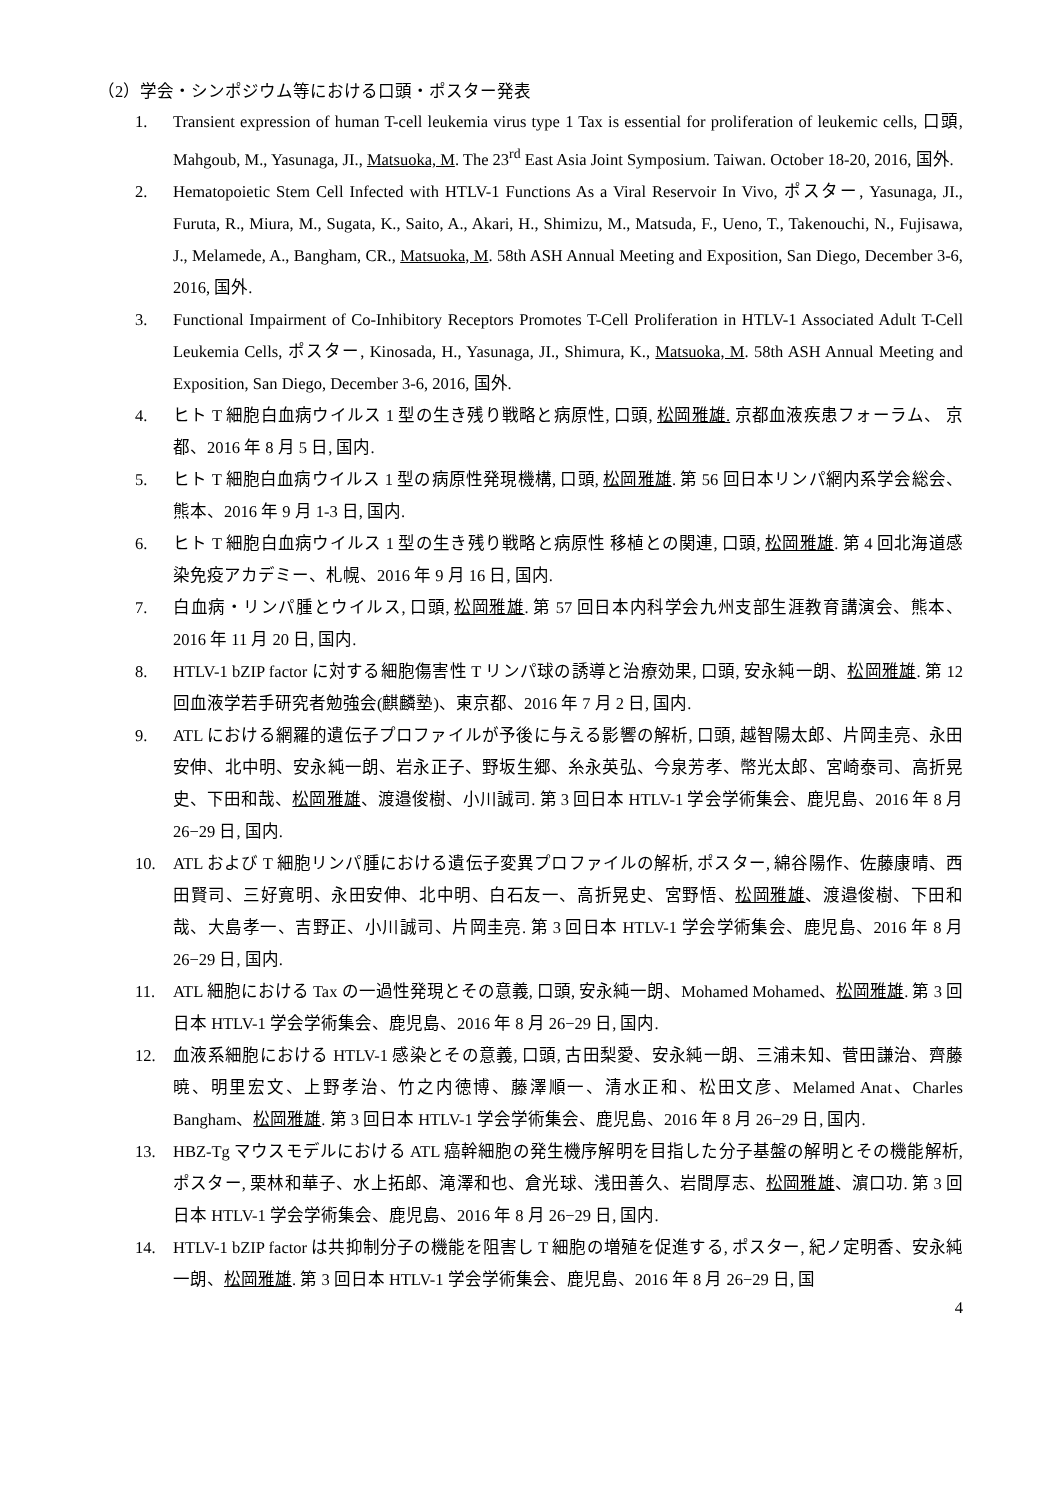（2）学会・シンポジウム等における口頭・ポスター発表
1. Transient expression of human T-cell leukemia virus type 1 Tax is essential for proliferation of leukemic cells, 口頭, Mahgoub, M., Yasunaga, JI., Matsuoka, M. The 23<sup>rd</sup> East Asia Joint Symposium. Taiwan. October 18-20, 2016, 国外.
2. Hematopoietic Stem Cell Infected with HTLV-1 Functions As a Viral Reservoir In Vivo, ポスター, Yasunaga, JI., Furuta, R., Miura, M., Sugata, K., Saito, A., Akari, H., Shimizu, M., Matsuda, F., Ueno, T., Takenouchi, N., Fujisawa, J., Melamede, A., Bangham, CR., Matsuoka, M. 58th ASH Annual Meeting and Exposition, San Diego, December 3-6, 2016, 国外.
3. Functional Impairment of Co-Inhibitory Receptors Promotes T-Cell Proliferation in HTLV-1 Associated Adult T-Cell Leukemia Cells, ポスター, Kinosada, H., Yasunaga, JI., Shimura, K., Matsuoka, M. 58th ASH Annual Meeting and Exposition, San Diego, December 3-6, 2016, 国外.
4. ヒト T 細胞白血病ウイルス 1 型の生き残り戦略と病原性, 口頭, 松岡雅雄. 京都血液疾患フォーラム、 京都、2016 年 8 月 5 日, 国内.
5. ヒト T 細胞白血病ウイルス 1 型の病原性発現機構, 口頭, 松岡雅雄. 第 56 回日本リンパ網内系学会総会、熊本、2016 年 9 月 1-3 日, 国内.
6. ヒト T 細胞白血病ウイルス 1 型の生き残り戦略と病原性 移植との関連, 口頭, 松岡雅雄. 第 4 回北海道感染免疫アカデミー、札幌、2016 年 9 月 16 日, 国内.
7. 白血病・リンパ腫とウイルス, 口頭, 松岡雅雄. 第 57 回日本内科学会九州支部生涯教育講演会、熊本、2016 年 11 月 20 日, 国内.
8. HTLV-1 bZIP factor に対する細胞傷害性 T リンパ球の誘導と治療効果, 口頭, 安永純一朗、松岡雅雄. 第 12 回血液学若手研究者勉強会(麒麟塾)、東京都、2016 年 7 月 2 日, 国内.
9. ATL における網羅的遺伝子プロファイルが予後に与える影響の解析, 口頭, 越智陽太郎、片岡圭亮、永田安伸、北中明、安永純一朗、岩永正子、野坂生郷、糸永英弘、今泉芳孝、幣光太郎、宮崎泰司、高折晃史、下田和哉、松岡雅雄、渡邉俊樹、小川誠司. 第 3 回日本 HTLV-1 学会学術集会、鹿児島、2016 年 8 月 26−29 日, 国内.
10. ATL および T 細胞リンパ腫における遺伝子変異プロファイルの解析, ポスター, 綿谷陽作、佐藤康晴、西田賢司、三好寛明、永田安伸、北中明、白石友一、高折晃史、宮野悟、松岡雅雄、渡邉俊樹、下田和哉、大島孝一、吉野正、小川誠司、片岡圭亮. 第 3 回日本 HTLV-1 学会学術集会、鹿児島、2016 年 8 月 26−29 日, 国内.
11. ATL 細胞における Tax の一過性発現とその意義, 口頭, 安永純一朗、Mohamed Mohamed、松岡雅雄. 第 3 回日本 HTLV-1 学会学術集会、鹿児島、2016 年 8 月 26−29 日, 国内.
12. 血液系細胞における HTLV-1 感染とその意義, 口頭, 古田梨愛、安永純一朗、三浦未知、菅田謙治、齊藤暁、明里宏文、上野孝治、竹之内徳博、藤澤順一、清水正和、松田文彦、Melamed Anat、Charles Bangham、松岡雅雄. 第 3 回日本 HTLV-1 学会学術集会、鹿児島、2016 年 8 月 26−29 日, 国内.
13. HBZ-Tg マウスモデルにおける ATL 癌幹細胞の発生機序解明を目指した分子基盤の解明とその機能解析, ポスター, 栗林和華子、水上拓郎、滝澤和也、倉光球、浅田善久、岩間厚志、松岡雅雄、濵口功. 第 3 回日本 HTLV-1 学会学術集会、鹿児島、2016 年 8 月 26−29 日, 国内.
14. HTLV-1 bZIP factor は共抑制分子の機能を阻害し T 細胞の増殖を促進する, ポスター, 紀ノ定明香、安永純一朗、松岡雅雄. 第 3 回日本 HTLV-1 学会学術集会、鹿児島、2016 年 8 月 26−29 日, 国
4